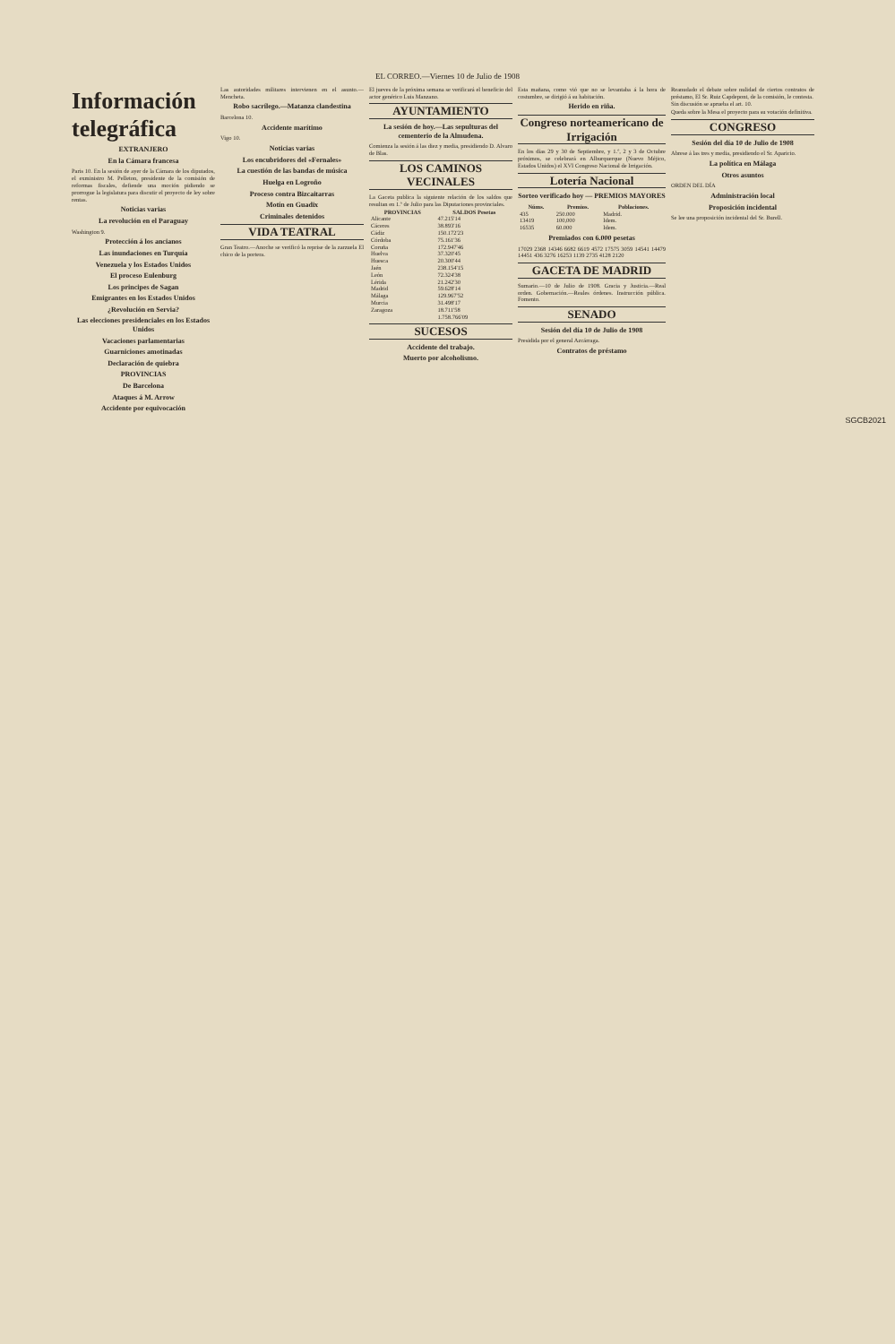EL CORREO.—Viernes 10 de Julio de 1908
Información telegráfica
EXTRANJERO
En la Cámara francesa
Paris 10. En la sesión de ayer de la Cámara de los diputados, el exministro M. Pelleton, presidente de la comisión de reformas fiscales, defiende una moción pidiendo se prorrogue la legislatura para discutir el proyecto de ley sobre rentas.
Noticias varias
La revolución en el Paraguay
Washington 9.
Protección á los ancianos
Las inundaciones en Turquía
Venezuela y los Estados Unidos
El proceso Eulenburg
Los principes de Sagan
Emigrantes en los Estados Unidos
¿Revolución en Servia?
Las elecciones presidenciales en los Estados Unidos
Vacaciones parlamentarias
Guarniciones amotinadas
Declaración de quiebra
PROVINCIAS
De Barcelona
Ataques á M. Arrow
Accidente por equivocación
Las autoridades militares intervienen en el asunto.—Mencheta.
Robo sacrílego.—Matanza clandestina
Barcelona 10.
Accidente marítimo
Vigo 10.
Noticias varias
Los encubridores del «Fernales»
La cuestión de las bandas de música
Huelga en Logroño
Proceso contra Bizcaitarras
Motín en Guadix
Criminales detenidos
VIDA TEATRAL
Gran Teatro.—Anoche se verificó la reprise de la zarzuela El chico de la portera.
El jueves de la próxima semana se verificará el beneficio del actor genérico Luis Manzano.
AYUNTAMIENTO
La sesión de hoy.—Las sepulturas del cementerio de la Almudena.
Comienza la sesión á las diez y media, presidiendo D. Alvaro de Blas.
LOS CAMINOS VECINALES
La Gaceta publica la siguiente relación de los saldos que resultan en 1.º de Julio para las Diputaciones provinciales.
| PROVINCIAS | SALDOS Pesetas |
| --- | --- |
| Alicante | 47.215'14 |
| Cáceres | 38.893'16 |
| Cádiz | 150.172'23 |
| Córdoba | 75.161'36 |
| Coruña | 172.947'46 |
| Huelva | 37.320'45 |
| Huesca | 20.300'44 |
| Jaén | 238.154'15 |
| León | 72.324'38 |
| Lérida | 21.242'30 |
| Madrid | 59.628'14 |
| Málaga | 129.967'52 |
| Murcia | 31.498'17 |
| Zaragoza | 18.711'58 |
| | 1.758.766'09 |
SUCESOS
Accidente del trabajo.
Muerto por alcoholismo.
Esta mañana, como vió que no se levantaba á la hora de costumbre, se dirigió á su habitación.
Herido en riña.
Congreso norteamericano de Irrigación
En los días 29 y 30 de Septiembre, y 1.º, 2 y 3 de Octubre próximos, se celebrará en Alburquerque (Nuevo Méjico, Estados Unidos) el XVI Congreso Nacional de Irrigación.
Lotería Nacional
Sorteo verificado hoy — PREMIOS MAYORES
| Núms. | Premios. | Poblaciones. |
| --- | --- | --- |
| 435 | 250.000 | Madrid. |
| 13419 | 100,000 | Idem. |
| 16535 | 60.000 | Idem. |
Premiados con 6.000 pesetas
17029 2368 14346 6682 6619 4572 17575 3059 14541 14479 14451 436 3276 16253 1139 2735 4128 2120
GACETA DE MADRID
Sumario.—10 de Julio de 1908. Gracia y Justicia.—Real orden. Gobernación.—Reales órdenes. Instrucción pública. Fomento.
SENADO
Sesión del día 10 de Julio de 1908
Presidida por el general Azcárraga.
Contratos de préstamo
Reanudado el debate sobre nulidad de ciertos contratos de préstamo, El Sr. Ruiz Capdepont, de la comisión, le contesta.
Sin discusión se aprueba el art. 10.
Queda sobre la Mesa el proyecto para su votación definitiva.
CONGRESO
Sesión del día 10 de Julio de 1908
Abrese á las tres y media, presidiendo el Sr. Aparicio.
La política en Málaga
Otros asuntos
ORDEN DEL DÍA
Administración local
Proposición incidental
Se lee una proposición incidental del Sr. Burell.
SGCB2021